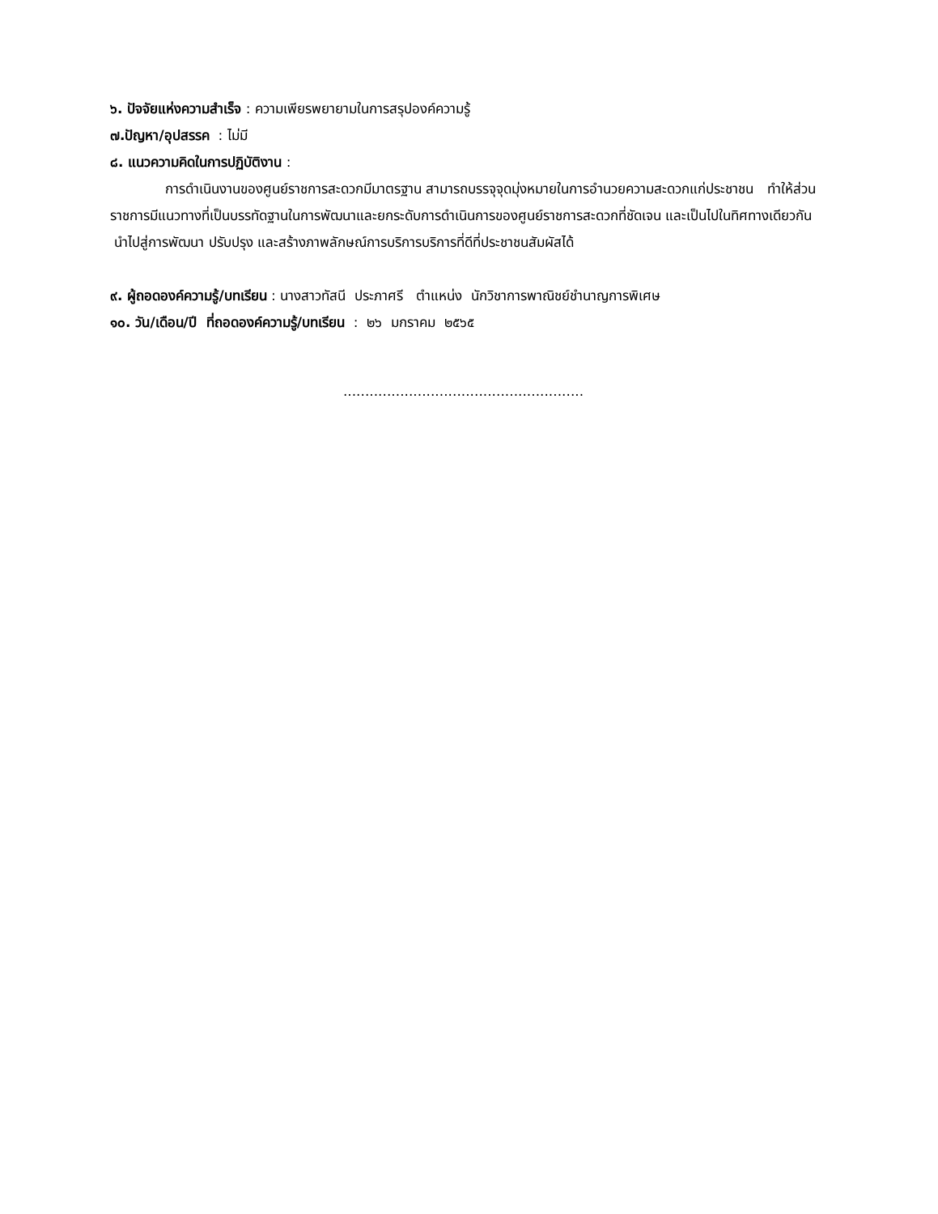๖. ปัจจัยแห่งความสำเร็จ : ความเพียรพยายามในการสรุปองค์ความรู้
๗.ปัญหา/อุปสรรค : ไม่มี
๘. แนวความคิดในการปฏิบัติงาน :
การดำเนินงานของศูนย์ราชการสะดวกมีมาตรฐาน สามารถบรรจุจุดมุ่งหมายในการอำนวยความสะดวกแก่ประชาชน ทำให้ส่วนราชการมีแนวทางที่เป็นบรรทัดฐานในการพัฒนาและยกระดับการดำเนินการของศูนย์ราชการสะดวกที่ชัดเจน และเป็นไปในทิศทางเดียวกัน นำไปสู่การพัฒนา ปรับปรุง และสร้างภาพลักษณ์การบริการบริการที่ดีที่ประชาชนสัมผัสได้
๙. ผู้ถอดองค์ความรู้/บทเรียน : นางสาวทัสนี ประภาศรี ตำแหน่ง นักวิชาการพาณิชย์ชำนาญการพิเศษ
๑๐. วัน/เดือน/ปี ที่ถอดองค์ความรู้/บทเรียน : ๒๖ มกราคม ๒๕๖๕
.......................................................